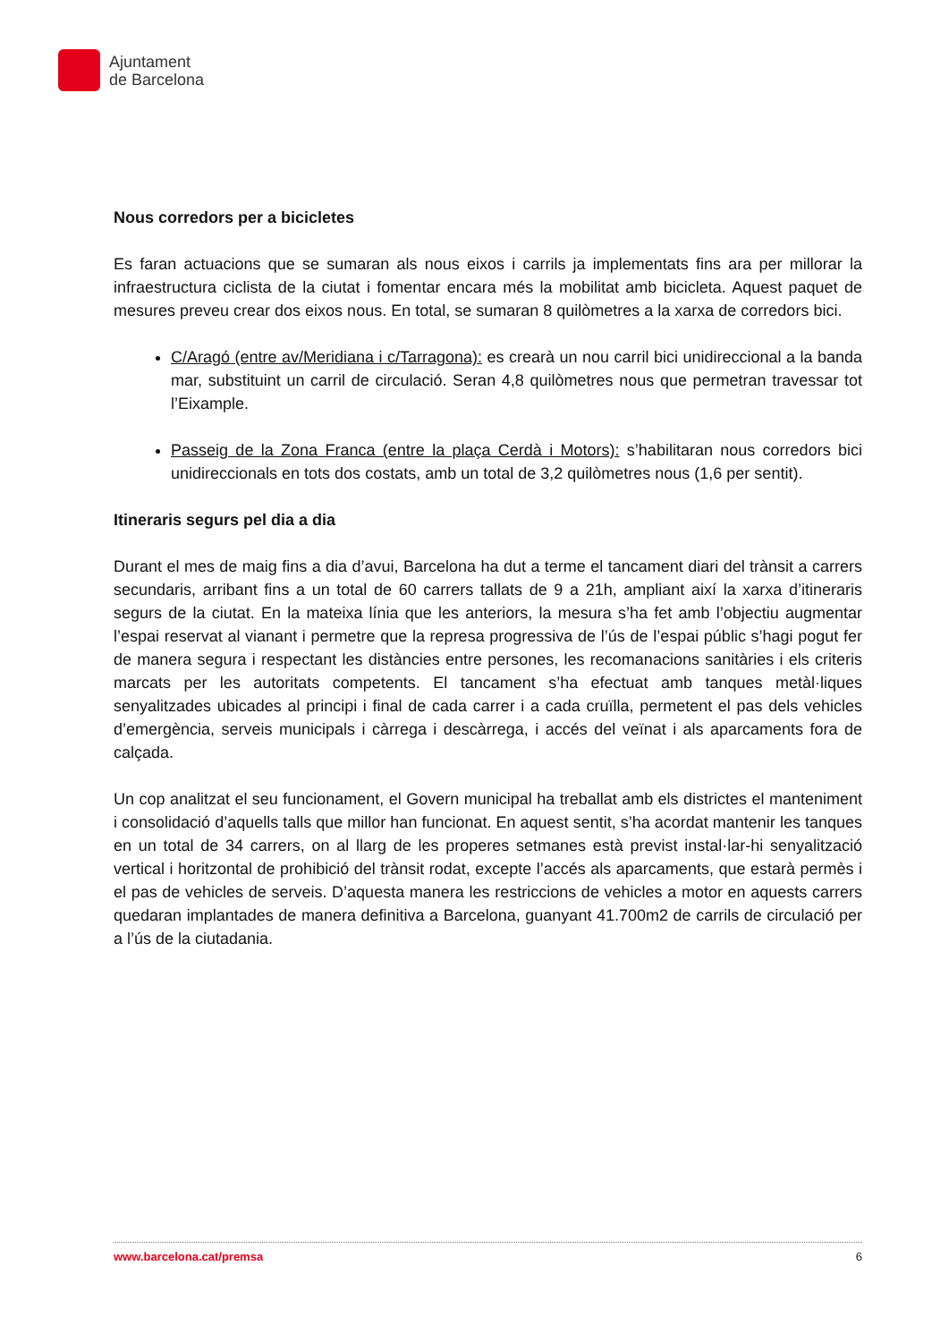Ajuntament
de Barcelona
Nous corredors per a bicicletes
Es faran actuacions que se sumaran als nous eixos i carrils ja implementats fins ara per millorar la infraestructura ciclista de la ciutat i fomentar encara més la mobilitat amb bicicleta. Aquest paquet de mesures preveu crear dos eixos nous. En total, se sumaran 8 quilòmetres a la xarxa de corredors bici.
C/Aragó (entre av/Meridiana i c/Tarragona): es crearà un nou carril bici unidireccional a la banda mar, substituint un carril de circulació. Seran 4,8 quilòmetres nous que permetran travessar tot l’Eixample.
Passeig de la Zona Franca (entre la plaça Cerdà i Motors): s’habilitaran nous corredors bici unidireccionals en tots dos costats, amb un total de 3,2 quilòmetres nous (1,6 per sentit).
Itineraris segurs pel dia a dia
Durant el mes de maig fins a dia d’avui, Barcelona ha dut a terme el tancament diari del trànsit a carrers secundaris, arribant fins a un total de 60 carrers tallats de 9 a 21h, ampliant així la xarxa d’itineraris segurs de la ciutat. En la mateixa línia que les anteriors, la mesura s’ha fet amb l’objectiu augmentar l’espai reservat al vianant i permetre que la represa progressiva de l’ús de l’espai públic s’hagi pogut fer de manera segura i respectant les distàncies entre persones, les recomanacions sanitàries i els criteris marcats per les autoritats competents. El tancament s’ha efectuat amb tanques metàl·liques senyalitzades ubicades al principi i final de cada carrer i a cada cruïlla, permetent el pas dels vehicles d’emergència, serveis municipals i càrrega i descàrrega, i accés del veïnat i als aparcaments fora de calçada.
Un cop analitzat el seu funcionament, el Govern municipal ha treballat amb els districtes el manteniment i consolidació d’aquells talls que millor han funcionat. En aquest sentit, s’ha acordat mantenir les tanques en un total de 34 carrers, on al llarg de les properes setmanes està previst instal·lar-hi senyalització vertical i horitzontal de prohibició del trànsit rodat, excepte l’accés als aparcaments, que estarà permès i el pas de vehicles de serveis. D’aquesta manera les restriccions de vehicles a motor en aquests carrers quedaran implantades de manera definitiva a Barcelona, guanyant 41.700m2 de carrils de circulació per a l’ús de la ciutadania.
www.barcelona.cat/premsa 6